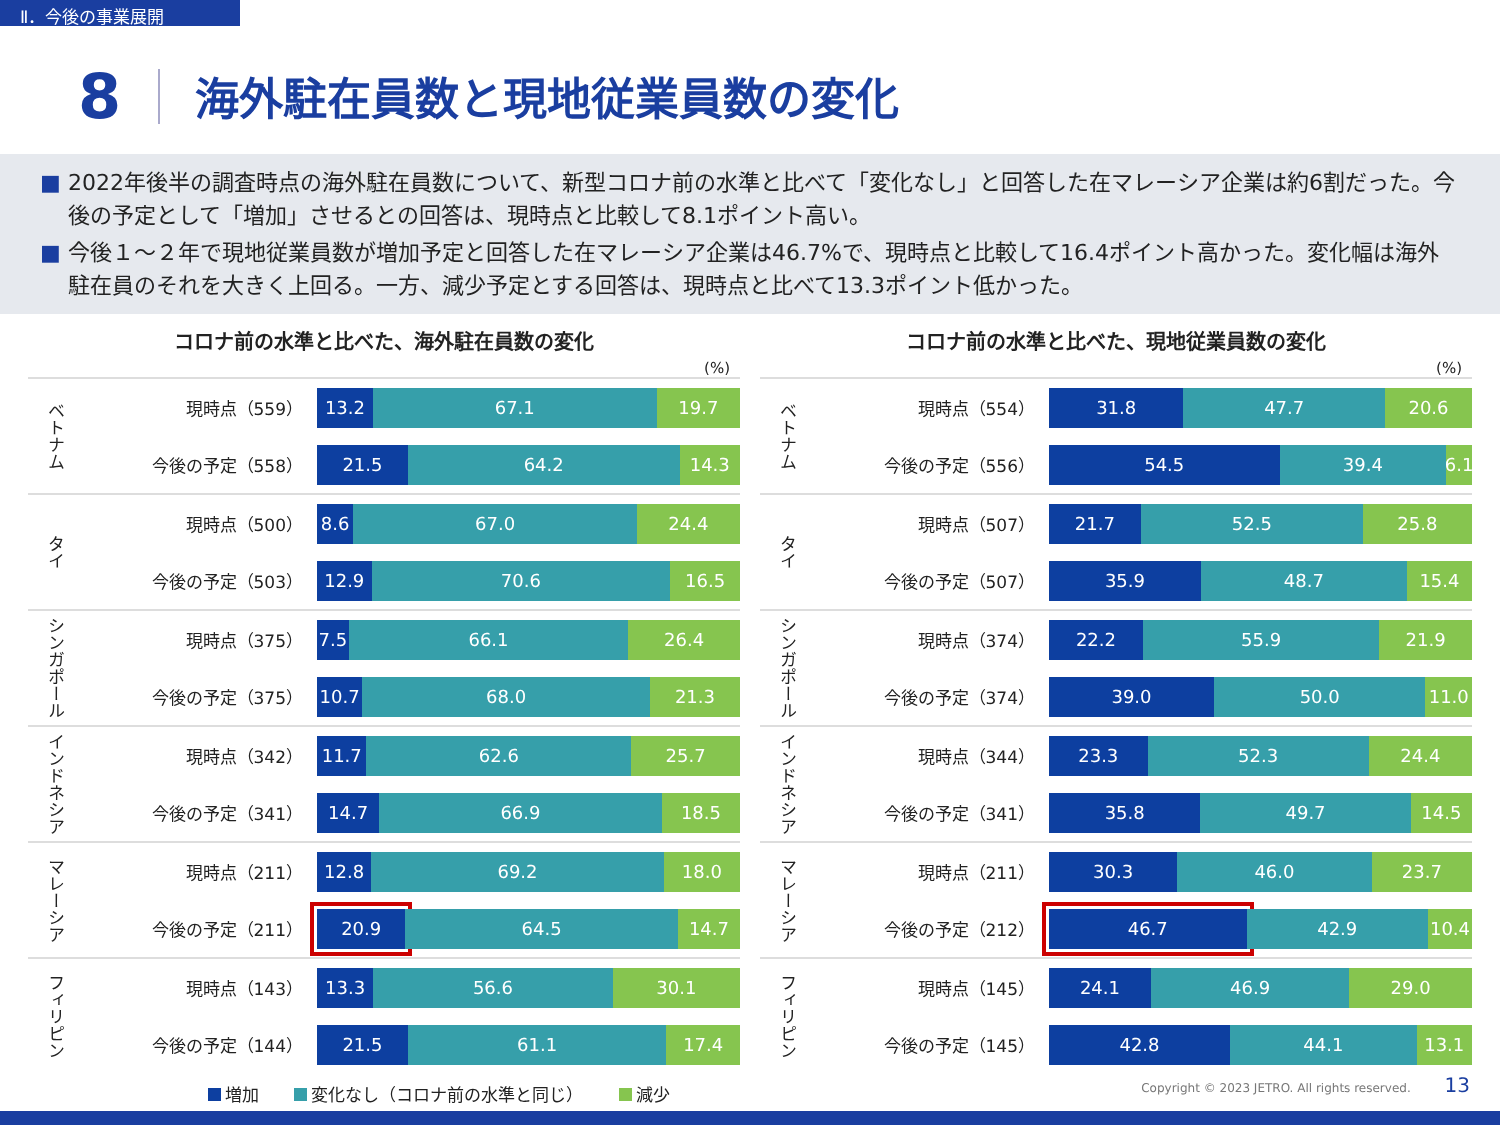Ⅱ．今後の事業展開
8
海外駐在員数と現地従業員数の変化
■ 2022年後半の調査時点の海外駐在員数について、新型コロナ前の水準と比べて「変化なし」と回答した在マレーシア企業は約6割だった。今後の予定として「増加」させるとの回答は、現時点と比較して8.1ポイント高い。
■ 今後１～２年で現地従業員数が増加予定と回答した在マレーシア企業は46.7%で、現時点と比較して16.4ポイント高かった。変化幅は海外駐在員のそれを大きく上回る。一方、減少予定とする回答は、現時点と比べて13.3ポイント低かった。
コロナ前の水準と比べた、海外駐在員数の変化
(%)
ベトナム
現時点（559）
13.2 67.1 19.7
今後の予定（558）
21.5 64.2 14.3
タイ
現時点（500）
8.6 67.0 24.4
今後の予定（503）
12.9 70.6 16.5
シンガポール
現時点（375）
7.5 66.1 26.4
今後の予定（375）
10.7 68.0 21.3
インドネシア
現時点（342）
11.7 62.6 25.7
今後の予定（341）
14.7 66.9 18.5
マレーシア
現時点（211）
12.8 69.2 18.0
今後の予定（211）
20.9 64.5 14.7
フィリピン
現時点（143）
13.3 56.6 30.1
今後の予定（144）
21.5 61.1 17.4
増加 変化なし（コロナ前の水準と同じ） 減少
コロナ前の水準と比べた、現地従業員数の変化
(%)
ベトナム
現時点（554）
31.8 47.7 20.6
今後の予定（556）
54.5 39.4 6.1
タイ
現時点（507）
21.7 52.5 25.8
今後の予定（507）
35.9 48.7 15.4
シンガポール
現時点（374）
22.2 55.9 21.9
今後の予定（374）
39.0 50.0 11.0
インドネシア
現時点（344）
23.3 52.3 24.4
今後の予定（341）
35.8 49.7 14.5
マレーシア
現時点（211）
30.3 46.0 23.7
今後の予定（212）
46.7 42.9 10.4
フィリピン
現時点（145）
24.1 46.9 29.0
今後の予定（145）
42.8 44.1 13.1
Copyright © 2023 JETRO. All rights reserved. 13